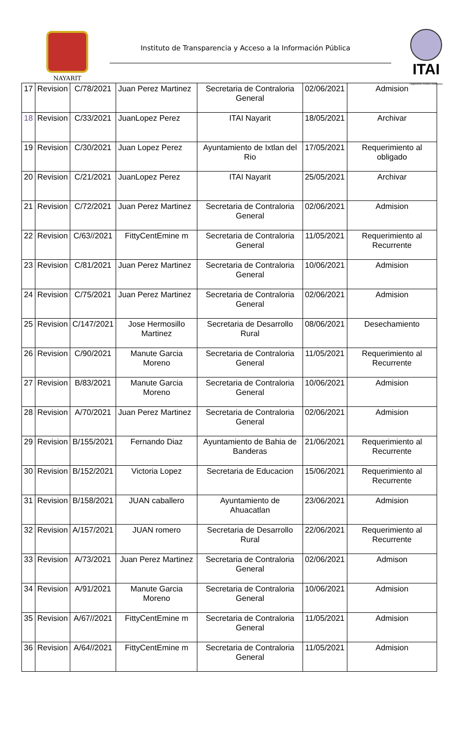NAYARIT
Instituto de Transparencia y Acceso a la Información Pública
ITAI
Organismo Público Autónomo
| 17 | Revision | C/78/2021 | Juan Perez Martinez | Secretaria de Contraloria General | 02/06/2021 | Admision |
| 18 | Revision | C/33/2021 | JuanLopez Perez | ITAI Nayarit | 18/05/2021 | Archivar |
| 19 | Revision | C/30/2021 | Juan Lopez Perez | Ayuntamiento de Ixtlan del Rio | 17/05/2021 | Requerimiento al obligado |
| 20 | Revision | C/21/2021 | JuanLopez Perez | ITAI Nayarit | 25/05/2021 | Archivar |
| 21 | Revision | C/72/2021 | Juan Perez Martinez | Secretaria de Contraloria General | 02/06/2021 | Admision |
| 22 | Revision | C/63//2021 | FittyCentEmine m | Secretaria de Contraloria General | 11/05/2021 | Requerimiento al Recurrente |
| 23 | Revision | C/81/2021 | Juan Perez Martinez | Secretaria de Contraloria General | 10/06/2021 | Admision |
| 24 | Revision | C/75/2021 | Juan Perez Martinez | Secretaria de Contraloria General | 02/06/2021 | Admision |
| 25 | Revision | C/147/2021 | Jose Hermosillo Martinez | Secretaria de Desarrollo Rural | 08/06/2021 | Desechamiento |
| 26 | Revision | C/90/2021 | Manute Garcia Moreno | Secretaria de Contraloria General | 11/05/2021 | Requerimiento al Recurrente |
| 27 | Revision | B/83/2021 | Manute Garcia Moreno | Secretaria de Contraloria General | 10/06/2021 | Admision |
| 28 | Revision | A/70/2021 | Juan Perez Martinez | Secretaria de Contraloria General | 02/06/2021 | Admision |
| 29 | Revision | B/155/2021 | Fernando Diaz | Ayuntamiento de Bahia de Banderas | 21/06/2021 | Requerimiento al Recurrente |
| 30 | Revision | B/152/2021 | Victoria Lopez | Secretaria de Educacion | 15/06/2021 | Requerimiento al Recurrente |
| 31 | Revision | B/158/2021 | JUAN caballero | Ayuntamiento de Ahuacatlan | 23/06/2021 | Admision |
| 32 | Revision | A/157/2021 | JUAN romero | Secretaria de Desarrollo Rural | 22/06/2021 | Requerimiento al Recurrente |
| 33 | Revision | A/73/2021 | Juan Perez Martinez | Secretaria de Contraloria General | 02/06/2021 | Admison |
| 34 | Revision | A/91/2021 | Manute Garcia Moreno | Secretaria de Contraloria General | 10/06/2021 | Admision |
| 35 | Revision | A/67//2021 | FittyCentEmine m | Secretaria de Contraloria General | 11/05/2021 | Admision |
| 36 | Revision | A/64//2021 | FittyCentEmine m | Secretaria de Contraloria General | 11/05/2021 | Admision |